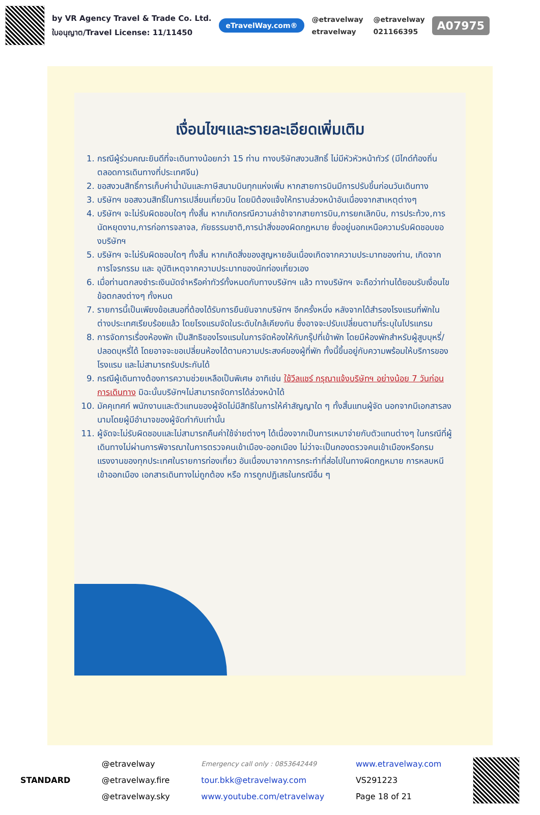by VR Agency Travel & Trade Co. Ltd.
ใบอนุญาต/Travel License: 11/11450
eTravelWay.com®
@etravelway @etravelway etravelway 021166395
A07975
เงื่อนไขฯและรายละเอียดเพิ่มเติม
1. กรณีผู้ร่วมคณะยินดีที่จะเดินทางน้อยกว่า 15 ท่าน ทางบริษัทสงวนสิทธิ์ ไม่มีหัวหัวหน้าทัวร์ (มีไกด์ท้องถิ่นตลอดการเดินทางที่ประเทศจีน)
2. ขอสงวนสิทธิ์การเก็บค่าน้ำมันและภาษีสนามบินทุกแห่งเพิ่ม หากสายการบินมีการปรับขึ้นก่อนวันเดินทาง
3. บริษัทฯ ขอสงวนสิทธิ์ในการเปลี่ยนเที่ยวบิน โดยมิต้องแจ้งให้ทราบล่วงหน้าอันเนื่องจากสาเหตุต่างๆ
4. บริษัทฯ จะไม่รับผิดชอบใดๆ ทั้งสิ้น หากเกิดกรณีความล่าช้าจากสายการบิน,การยกเลิกบิน, การประท้วง,การนัดหยุดงาน,การก่อการจลาจล, ภัยธรรมชาติ,การนำสิ่งของผิดกฎหมาย ซึ่งอยู่นอกเหนือความรับผิดชอบของบริษัทฯ
5. บริษัทฯ จะไม่รับผิดชอบใดๆ ทั้งสิ้น หากเกิดสิ่งของสูญหายอันเนื่องเกิดจากความประมาทของท่าน, เกิดจากการโจรกรรม และ อุบัติเหตุจากความประมาทของนักท่องเที่ยวเอง
6. เมื่อท่านตกลงชำระเงินมัดจำหรือค่าทัวร์ทั้งหมดกับทางบริษัทฯ แล้ว ทางบริษัทฯ จะถือว่าท่านได้ยอมรับเงื่อนไขข้อตกลงต่างๆ ทั้งหมด
7. รายการนี้เป็นเพียงข้อเสนอที่ต้องได้รับการยืนยันจากบริษัทฯ อีกครั้งหนึ่ง หลังจากได้สำรองโรงแรมที่พักในต่างประเทศเรียบร้อยแล้ว โดยโรงแรมจัดในระดับใกล้เคียงกัน ซึ่งอาจจะปรับเปลี่ยนตามที่ระบุในโปรแกรม
8. การจัดการเรื่องห้องพัก เป็นสิทธิของโรงแรมในการจัดห้องให้กับกรุ๊ปที่เข้าพัก โดยมีห้องพักสำหรับผู้สูบบุหรี่/ปลอดบุหรี่ได้ โดยอาจจะขอเปลี่ยนห้องได้ตามความประสงค์ของผู้ที่พัก ทั้งนี้ขึ้นอยู่กับความพร้อมให้บริการของโรงแรม และไม่สามารถรับประกันได้
9. กรณีผู้เดินทางต้องการความช่วยเหลือเป็นพิเศษ อาทิเช่น ใช้วีลแชร์ กรุณาแจ้งบริษัทฯ อย่างน้อย 7 วันก่อนการเดินทาง มิฉะนั้นบริษัทฯไม่สามารถจัดการได้ล่วงหน้าได้
10. มัคคุเทศก์ พนักงานและตัวแทนของผู้จัดไม่มีสิทธิในการให้คำสัญญาใด ๆ ทั้งสิ้นแทนผู้จัด นอกจากมีเอกสารลงนามโดยผู้มีอำนาจของผู้จัดกำกับเท่านั้น
11. ผู้จัดจะไม่รับผิดชอบและไม่สามารถคืนค่าใช้จ่ายต่างๆ ได้เนื่องจากเป็นการเหมาจ่ายกับตัวแทนต่างๆ ในกรณีที่ผู้เดินทางไม่ผ่านการพิจารณาในการตรวจคนเข้าเมือง-ออกเมือง ไม่ว่าจะเป็นกองตรวจคนเข้าเมืองหรือกรมแรงงานของทุกประเทศในรายการท่องเที่ยว อันเนื่องมาจากการกระทำที่ส่อไปในทางผิดกฎหมาย การหลบหนี เข้าออกเมือง เอกสารเดินทางไม่ถูกต้อง หรือ การถูกปฏิเสธในกรณีอื่น ๆ
STANDARD
@etravelway
@etravelway.fire
@etravelway.sky
Emergency call only : 0853642449
tour.bkk@etravelway.com
www.youtube.com/etravelway
www.etravelway.com
VS291223
Page 18 of 21